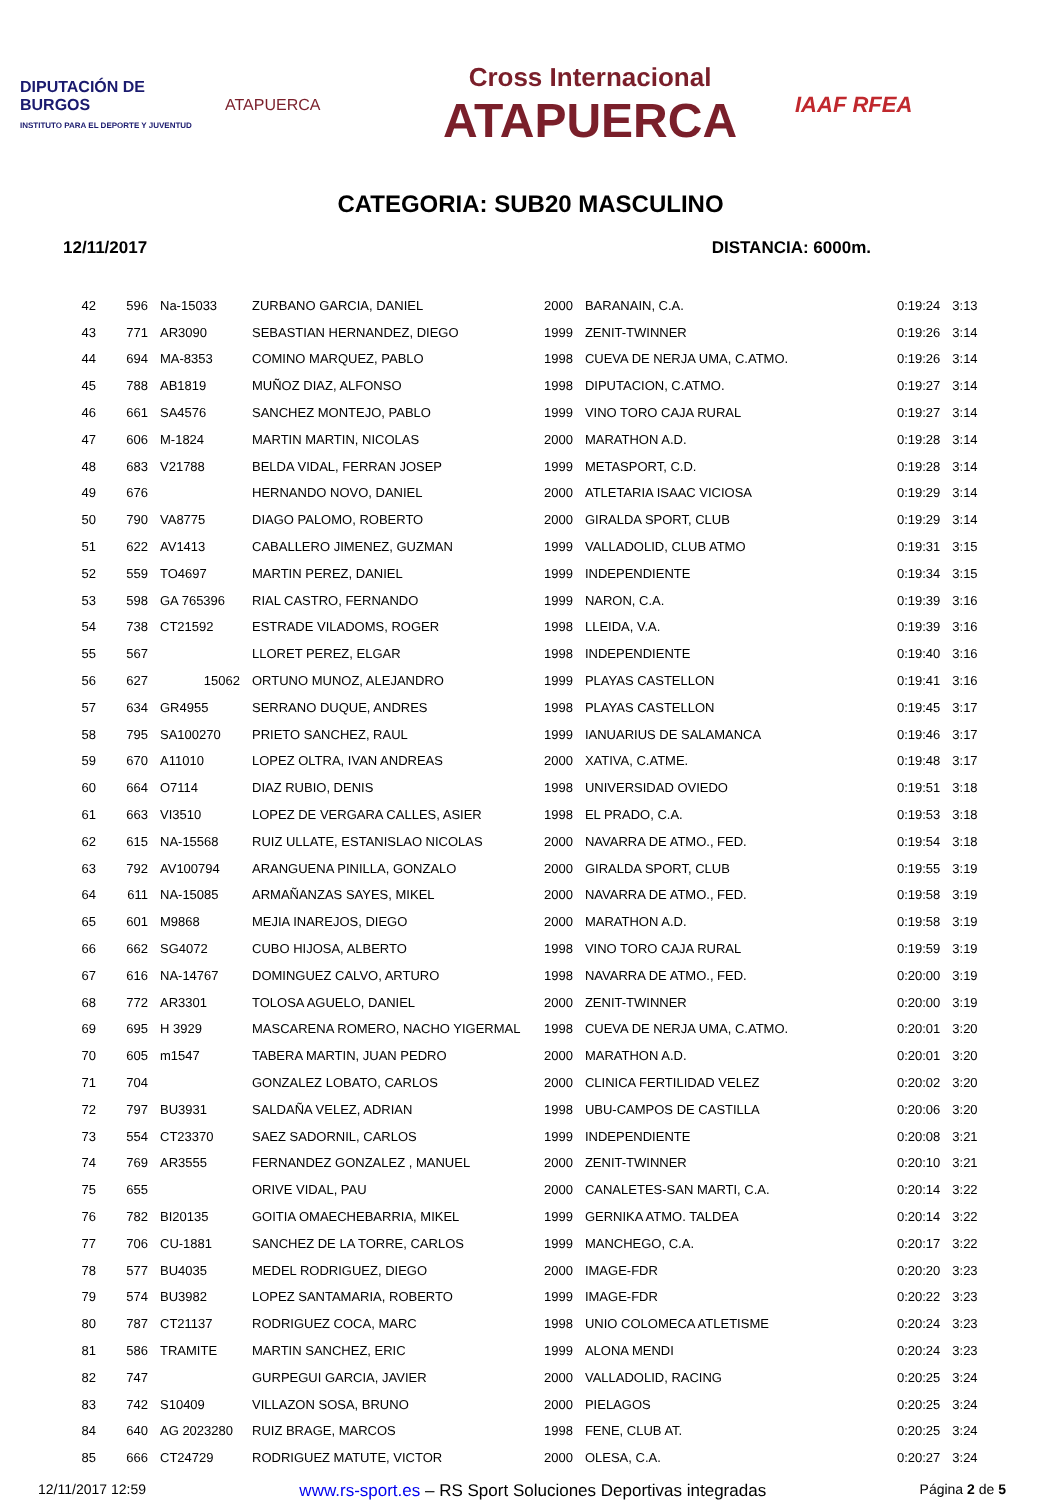DIPUTACIÓN DE BURGOS
INSTITUTO PARA EL DEPORTE Y JUVENTUD
ATAPUERCA
Cross Internacional
ATAPUERCA
IAAF RFEA
CATEGORIA: SUB20 MASCULINO
12/11/2017 DISTANCIA: 6000m.
| 42 | 596 | Na-15033 | ZURBANO GARCIA, DANIEL | 2000 | BARANAIN, C.A. | 0:19:24 | 3:13 |
| 43 | 771 | AR3090 | SEBASTIAN HERNANDEZ, DIEGO | 1999 | ZENIT-TWINNER | 0:19:26 | 3:14 |
| 44 | 694 | MA-8353 | COMINO MARQUEZ, PABLO | 1998 | CUEVA DE NERJA UMA, C.ATMO. | 0:19:26 | 3:14 |
| 45 | 788 | AB1819 | MUÑOZ DIAZ, ALFONSO | 1998 | DIPUTACION, C.ATMO. | 0:19:27 | 3:14 |
| 46 | 661 | SA4576 | SANCHEZ MONTEJO, PABLO | 1999 | VINO TORO CAJA RURAL | 0:19:27 | 3:14 |
| 47 | 606 | M-1824 | MARTIN MARTIN, NICOLAS | 2000 | MARATHON A.D. | 0:19:28 | 3:14 |
| 48 | 683 | V21788 | BELDA VIDAL, FERRAN JOSEP | 1999 | METASPORT, C.D. | 0:19:28 | 3:14 |
| 49 | 676 | | HERNANDO NOVO, DANIEL | 2000 | ATLETARIA ISAAC VICIOSA | 0:19:29 | 3:14 |
| 50 | 790 | VA8775 | DIAGO PALOMO, ROBERTO | 2000 | GIRALDA SPORT, CLUB | 0:19:29 | 3:14 |
| 51 | 622 | AV1413 | CABALLERO JIMENEZ, GUZMAN | 1999 | VALLADOLID, CLUB ATMO | 0:19:31 | 3:15 |
| 52 | 559 | TO4697 | MARTIN PEREZ, DANIEL | 1999 | INDEPENDIENTE | 0:19:34 | 3:15 |
| 53 | 598 | GA 765396 | RIAL CASTRO, FERNANDO | 1999 | NARON, C.A. | 0:19:39 | 3:16 |
| 54 | 738 | CT21592 | ESTRADE VILADOMS, ROGER | 1998 | LLEIDA, V.A. | 0:19:39 | 3:16 |
| 55 | 567 | | LLORET PEREZ, ELGAR | 1998 | INDEPENDIENTE | 0:19:40 | 3:16 |
| 56 | 627 | 15062 | ORTUNO MUNOZ, ALEJANDRO | 1999 | PLAYAS CASTELLON | 0:19:41 | 3:16 |
| 57 | 634 | GR4955 | SERRANO DUQUE, ANDRES | 1998 | PLAYAS CASTELLON | 0:19:45 | 3:17 |
| 58 | 795 | SA100270 | PRIETO SANCHEZ, RAUL | 1999 | IANUARIUS DE SALAMANCA | 0:19:46 | 3:17 |
| 59 | 670 | A11010 | LOPEZ OLTRA, IVAN ANDREAS | 2000 | XATIVA, C.ATME. | 0:19:48 | 3:17 |
| 60 | 664 | O7114 | DIAZ RUBIO, DENIS | 1998 | UNIVERSIDAD OVIEDO | 0:19:51 | 3:18 |
| 61 | 663 | VI3510 | LOPEZ DE VERGARA CALLES, ASIER | 1998 | EL PRADO, C.A. | 0:19:53 | 3:18 |
| 62 | 615 | NA-15568 | RUIZ ULLATE, ESTANISLAO NICOLAS | 2000 | NAVARRA DE ATMO., FED. | 0:19:54 | 3:18 |
| 63 | 792 | AV100794 | ARANGUENA PINILLA, GONZALO | 2000 | GIRALDA SPORT, CLUB | 0:19:55 | 3:19 |
| 64 | 611 | NA-15085 | ARMAÑANZAS SAYES, MIKEL | 2000 | NAVARRA DE ATMO., FED. | 0:19:58 | 3:19 |
| 65 | 601 | M9868 | MEJIA INAREJOS, DIEGO | 2000 | MARATHON A.D. | 0:19:58 | 3:19 |
| 66 | 662 | SG4072 | CUBO HIJOSA, ALBERTO | 1998 | VINO TORO CAJA RURAL | 0:19:59 | 3:19 |
| 67 | 616 | NA-14767 | DOMINGUEZ CALVO, ARTURO | 1998 | NAVARRA DE ATMO., FED. | 0:20:00 | 3:19 |
| 68 | 772 | AR3301 | TOLOSA AGUELO, DANIEL | 2000 | ZENIT-TWINNER | 0:20:00 | 3:19 |
| 69 | 695 | H 3929 | MASCARENA ROMERO, NACHO YIGERMAL | 1998 | CUEVA DE NERJA UMA, C.ATMO. | 0:20:01 | 3:20 |
| 70 | 605 | m1547 | TABERA MARTIN, JUAN PEDRO | 2000 | MARATHON A.D. | 0:20:01 | 3:20 |
| 71 | 704 | | GONZALEZ LOBATO, CARLOS | 2000 | CLINICA FERTILIDAD VELEZ | 0:20:02 | 3:20 |
| 72 | 797 | BU3931 | SALDAÑA VELEZ, ADRIAN | 1998 | UBU-CAMPOS DE CASTILLA | 0:20:06 | 3:20 |
| 73 | 554 | CT23370 | SAEZ SADORNIL, CARLOS | 1999 | INDEPENDIENTE | 0:20:08 | 3:21 |
| 74 | 769 | AR3555 | FERNANDEZ GONZALEZ , MANUEL | 2000 | ZENIT-TWINNER | 0:20:10 | 3:21 |
| 75 | 655 | | ORIVE VIDAL, PAU | 2000 | CANALETES-SAN MARTI, C.A. | 0:20:14 | 3:22 |
| 76 | 782 | BI20135 | GOITIA OMAECHEBARRIA, MIKEL | 1999 | GERNIKA ATMO. TALDEA | 0:20:14 | 3:22 |
| 77 | 706 | CU-1881 | SANCHEZ DE LA TORRE, CARLOS | 1999 | MANCHEGO, C.A. | 0:20:17 | 3:22 |
| 78 | 577 | BU4035 | MEDEL RODRIGUEZ, DIEGO | 2000 | IMAGE-FDR | 0:20:20 | 3:23 |
| 79 | 574 | BU3982 | LOPEZ SANTAMARIA, ROBERTO | 1999 | IMAGE-FDR | 0:20:22 | 3:23 |
| 80 | 787 | CT21137 | RODRIGUEZ COCA, MARC | 1998 | UNIO COLOMECA ATLETISME | 0:20:24 | 3:23 |
| 81 | 586 | TRAMITE | MARTIN SANCHEZ, ERIC | 1999 | ALONA MENDI | 0:20:24 | 3:23 |
| 82 | 747 | | GURPEGUI GARCIA, JAVIER | 2000 | VALLADOLID, RACING | 0:20:25 | 3:24 |
| 83 | 742 | S10409 | VILLAZON SOSA, BRUNO | 2000 | PIELAGOS | 0:20:25 | 3:24 |
| 84 | 640 | AG 2023280 | RUIZ BRAGE, MARCOS | 1998 | FENE, CLUB AT. | 0:20:25 | 3:24 |
| 85 | 666 | CT24729 | RODRIGUEZ MATUTE, VICTOR | 2000 | OLESA, C.A. | 0:20:27 | 3:24 |
12/11/2017 12:59 www.rs-sport.es – RS Sport Soluciones Deportivas integradas Página 2 de 5